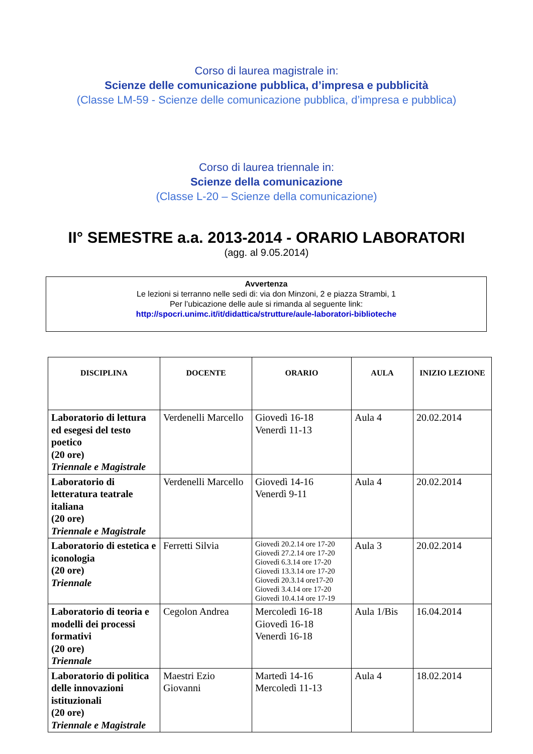Corso di laurea magistrale in:
Scienze delle comunicazione pubblica, d’impresa e pubblicità
(Classe LM-59 - Scienze delle comunicazione pubblica, d’impresa e pubblica)
Corso di laurea triennale in:
Scienze della comunicazione
(Classe L-20 – Scienze della comunicazione)
II° SEMESTRE a.a. 2013-2014 - ORARIO LABORATORI
(agg. al 9.05.2014)
Avvertenza
Le lezioni si terranno nelle sedi di: via don Minzoni, 2 e piazza Strambi, 1
Per l’ubicazione delle aule si rimanda al seguente link:
http://spocri.unimc.it/it/didattica/strutture/aule-laboratori-biblioteche
| DISCIPLINA | DOCENTE | ORARIO | AULA | INIZIO LEZIONE |
| --- | --- | --- | --- | --- |
| Laboratorio di lettura ed esegesi del testo poetico (20 ore) Triennale e Magistrale | Verdenelli Marcello | Giovedì 16-18 Venerdì 11-13 | Aula 4 | 20.02.2014 |
| Laboratorio di letteratura teatrale italiana (20 ore) Triennale e Magistrale | Verdenelli Marcello | Giovedì 14-16 Venerdì 9-11 | Aula 4 | 20.02.2014 |
| Laboratorio di estetica e iconologia (20 ore) Triennale | Ferretti Silvia | Giovedì 20.2.14 ore 17-20 Giovedì 27.2.14 ore 17-20 Giovedì 6.3.14 ore 17-20 Giovedì 13.3.14 ore 17-20 Giovedì 20.3.14 ore17-20 Giovedì 3.4.14 ore 17-20 Giovedì 10.4.14 ore 17-19 | Aula 3 | 20.02.2014 |
| Laboratorio di teoria e modelli dei processi formativi (20 ore) Triennale | Cegolon Andrea | Mercoledì 16-18 Giovedì 16-18 Venerdì 16-18 | Aula 1/Bis | 16.04.2014 |
| Laboratorio di politica delle innovazioni istituzionali (20 ore) Triennale e Magistrale | Maestri Ezio Giovanni | Martedì 14-16 Mercoledì 11-13 | Aula 4 | 18.02.2014 |